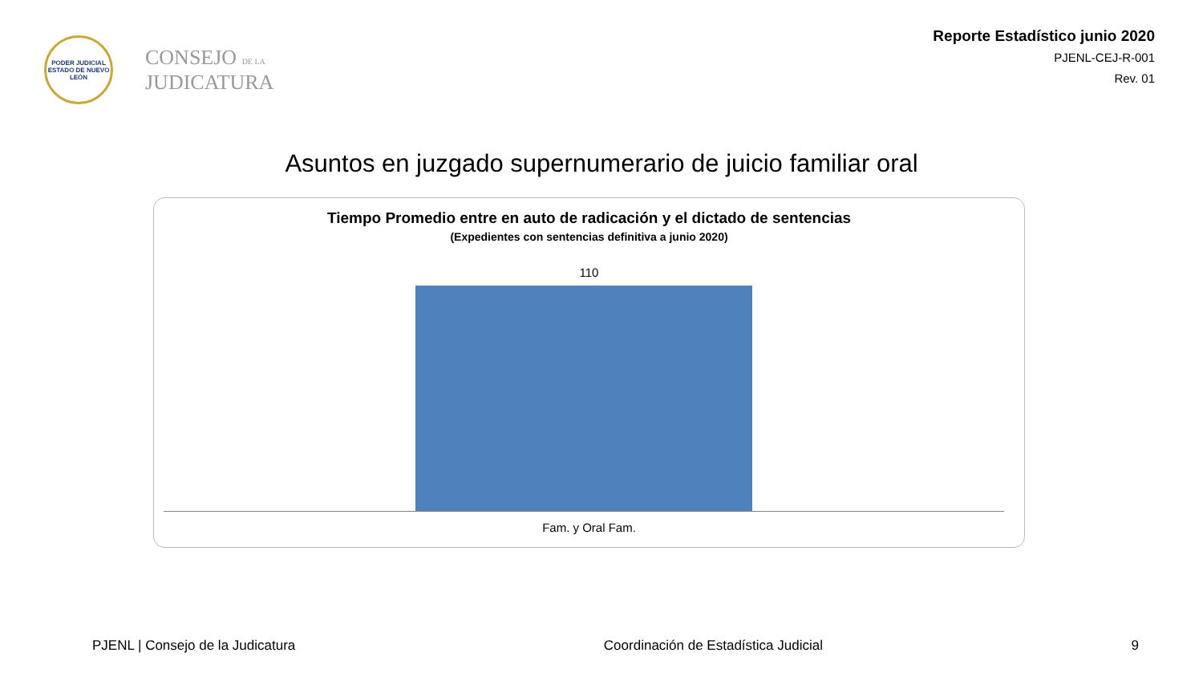PODER JUDICIAL
ESTADO DE NUEVO LEÓN
CONSEJO DE LA
JUDICATURA
Reporte Estadístico junio 2020
PJENL-CEJ-R-001
Rev. 01
Asuntos en juzgado supernumerario de juicio familiar oral
Tiempo Promedio entre en auto de radicación y el dictado de sentencias
(Expedientes con sentencias definitiva a junio 2020)
110
Fam. y Oral Fam.
PJENL | Consejo de la Judicatura Coordinación de Estadística Judicial 9